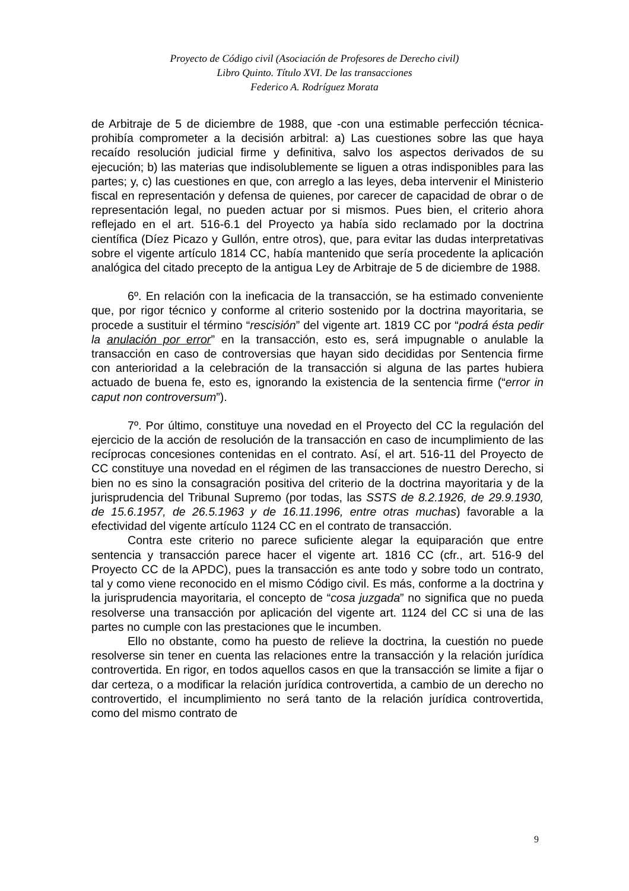Proyecto de Código civil (Asociación de Profesores de Derecho civil)
Libro Quinto. Título XVI. De las transacciones
Federico A. Rodríguez Morata
de Arbitraje de 5 de diciembre de 1988, que -con una estimable perfección técnica- prohibía comprometer a la decisión arbitral: a) Las cuestiones sobre las que haya recaído resolución judicial firme y definitiva, salvo los aspectos derivados de su ejecución; b) las materias que indisolublemente se liguen a otras indisponibles para las partes; y, c) las cuestiones en que, con arreglo a las leyes, deba intervenir el Ministerio fiscal en representación y defensa de quienes, por carecer de capacidad de obrar o de representación legal, no pueden actuar por si mismos. Pues bien, el criterio ahora reflejado en el art. 516-6.1 del Proyecto ya había sido reclamado por la doctrina científica (Díez Picazo y Gullón, entre otros), que, para evitar las dudas interpretativas sobre el vigente artículo 1814 CC, había mantenido que sería procedente la aplicación analógica del citado precepto de la antigua Ley de Arbitraje de 5 de diciembre de 1988.
6º. En relación con la ineficacia de la transacción, se ha estimado conveniente que, por rigor técnico y conforme al criterio sostenido por la doctrina mayoritaria, se procede a sustituir el término “rescisión” del vigente art. 1819 CC por “podrá ésta pedir la anulación por error” en la transacción, esto es, será impugnable o anulable la transacción en caso de controversias que hayan sido decididas por Sentencia firme con anterioridad a la celebración de la transacción si alguna de las partes hubiera actuado de buena fe, esto es, ignorando la existencia de la sentencia firme (“error in caput non controversum”).
7º. Por último, constituye una novedad en el Proyecto del CC la regulación del ejercicio de la acción de resolución de la transacción en caso de incumplimiento de las recíprocas concesiones contenidas en el contrato. Así, el art. 516-11 del Proyecto de CC constituye una novedad en el régimen de las transacciones de nuestro Derecho, si bien no es sino la consagración positiva del criterio de la doctrina mayoritaria y de la jurisprudencia del Tribunal Supremo (por todas, las SSTS de 8.2.1926, de 29.9.1930, de 15.6.1957, de 26.5.1963 y de 16.11.1996, entre otras muchas) favorable a la efectividad del vigente artículo 1124 CC en el contrato de transacción.
Contra este criterio no parece suficiente alegar la equiparación que entre sentencia y transacción parece hacer el vigente art. 1816 CC (cfr., art. 516-9 del Proyecto CC de la APDC), pues la transacción es ante todo y sobre todo un contrato, tal y como viene reconocido en el mismo Código civil. Es más, conforme a la doctrina y la jurisprudencia mayoritaria, el concepto de “cosa juzgada” no significa que no pueda resolverse una transacción por aplicación del vigente art. 1124 del CC si una de las partes no cumple con las prestaciones que le incumben.
Ello no obstante, como ha puesto de relieve la doctrina, la cuestión no puede resolverse sin tener en cuenta las relaciones entre la transacción y la relación jurídica controvertida. En rigor, en todos aquellos casos en que la transacción se limite a fijar o dar certeza, o a modificar la relación jurídica controvertida, a cambio de un derecho no controvertido, el incumplimiento no será tanto de la relación jurídica controvertida, como del mismo contrato de
9